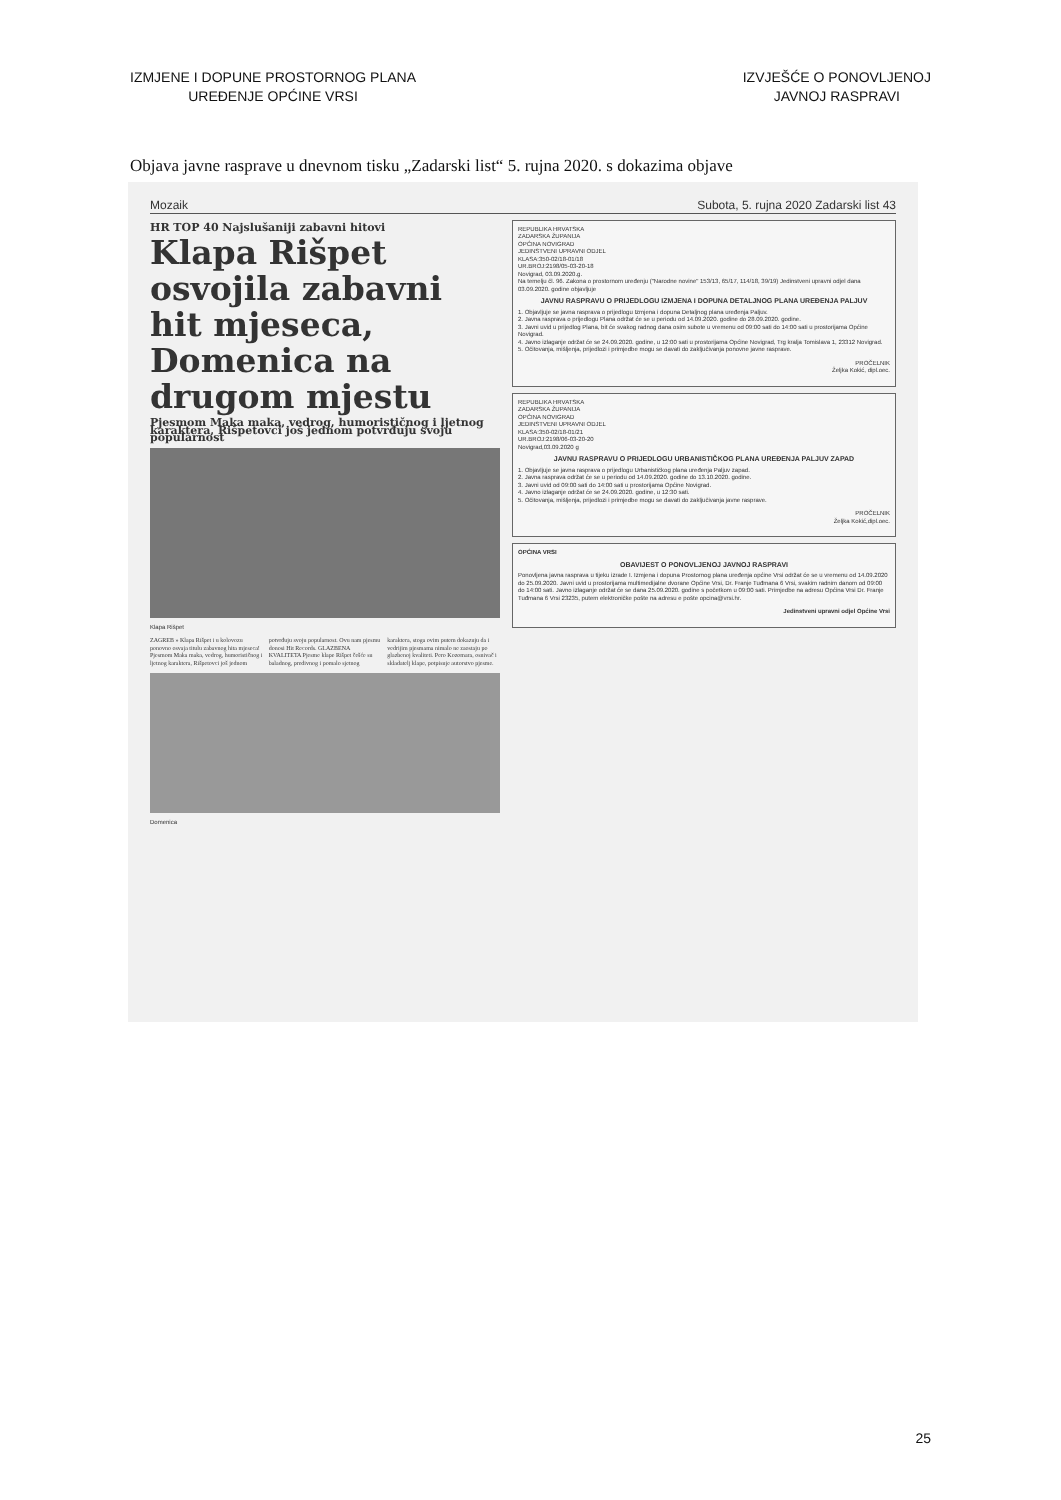IZMJENE I DOPUNE PROSTORNOG PLANA
UREĐENJE OPĆINE VRSI
IZVJEŠĆE O PONOVLJENOJ
JAVNOJ RASPRAVI
Objava javne rasprave u dnevnom tisku „Zadarski list“ 5. rujna 2020. s dokazima objave
Mozaik Subota, 5. rujna 2020 Zadarski list 43
HR TOP 40 Najslušaniji zabavni hitovi
Klapa Rišpet osvojila zabavni hit mjeseca, Domenica na drugom mjestu
Pjesmom Maka maka, vedrog, humorističnog i ljetnog karaktera, Rišpetovci još jednom potvrđuju svoju popularnost
Klapa Rišpet
ZAGREB » Klapa Rišpet i u kolovozu ponovno osvaja titulu zabavnog hita mjeseca! Pjesmom Maka maka, vedrog, humorističnog i ljetnog karaktera, Rišpetovci još jednom potvrđuju svoju popularnost. Ovu nam pjesmu donosi Hit Records. GLAZBENA KVALITETA Pjesme klape Rišpet češće su baladnog, predivnog i pomalo sjetnog karaktera, stoga ovim putem dokazuju da i vedrijim pjesmama nimalo ne zaostaju po glazbenoj kvaliteti. Pero Kozomara, osnivač i skladatelj klape, potpisuje autorstvo pjesme.
Domenica
REPUBLIKA HRVATSKA
ZADARSKA ŽUPANIJA
OPĆINA NOVIGRAD
JEDINSTVENI UPRAVNI ODJEL
KLASA:350-02/18-01/18
UR.BROJ:2198/05-03-20-18
Novigrad, 03.09.2020.g.
Na temelju čl. 96. Zakona o prostornom uređenju ("Narodne novine" 153/13, 65/17, 114/18, 39/19) Jedinstveni upravni odjel dana 03.09.2020. godine objavljuje
JAVNU RASPRAVU O PRIJEDLOGU IZMJENA I DOPUNA DETALJNOG PLANA UREĐENJA PALJUV
1. Objavljuje se javna rasprava o prijedlogu Izmjena i dopuna Detaljnog plana uređenja Paljuv.
2. Javna rasprava o prijedlogu Plana održat će se u periodu od 14.09.2020. godine do 28.09.2020. godine.
3. Javni uvid u prijedlog Plana, bit će svakog radnog dana osim subote u vremenu od 09:00 sati do 14:00 sati u prostorijama Općine Novigrad.
4. Javno izlaganje održat će se 24.09.2020. godine, u 12:00 sati u prostorijama Općine Novigrad, Trg kralja Tomislava 1, 23312 Novigrad.
5. Očitovanja, mišljenja, prijedlozi i primjedbe mogu se davati do zaključivanja ponovne javne rasprave.
PROČELNIK
Željka Kokić, dipl.oec.
REPUBLIKA HRVATSKA
ZADARSKA ŽUPANIJA
OPĆINA NOVIGRAD
JEDINSTVENI UPRAVNI ODJEL
KLASA:350-02/18-01/21
UR.BROJ:2198/06-03-20-20
Novigrad,03.09.2020 g
JAVNU RASPRAVU O PRIJEDLOGU URBANISTIČKOG PLANA UREĐENJA PALJUV ZAPAD
1. Objavljuje se javna rasprava o prijedlogu Urbanističkog plana uređenja Paljuv zapad.
2. Javna rasprava održat će se u periodu od 14.09.2020. godine do 13.10.2020. godine.
3. Javni uvid od 09:00 sati do 14:00 sati u prostorijama Općine Novigrad.
4. Javno izlaganje održat će se 24.09.2020. godine, u 12:30 sati.
5. Očitovanja, mišljenja, prijedlozi i primjedbe mogu se davati do zaključivanja javne rasprave.
PROČELNIK
Željka Kokić,dipl.oec.
OPĆINA VRSI
OBAVIJEST O PONOVLJENOJ JAVNOJ RASPRAVI
Ponovljena javna rasprava u tijeku izrade I. Izmjena i dopuna Prostornog plana uređenja općine Vrsi održat će se u vremenu od 14.09.2020 do 25.09.2020. Javni uvid u prostorijama multimedijalne dvorane Općine Vrsi, Dr. Franje Tuđmana 6 Vrsi, svakim radnim danom od 09:00 do 14:00 sati. Javno izlaganje održat će se dana 25.09.2020. godine s početkom u 09:00 sati. Primjedbe na adresu Općina Vrsi Dr. Franje Tuđmana 6 Vrsi 23235, putem elektroničke pošte na adresu e pošte opcina@vrsi.hr.
Jedinstveni upravni odjel Općine Vrsi
25